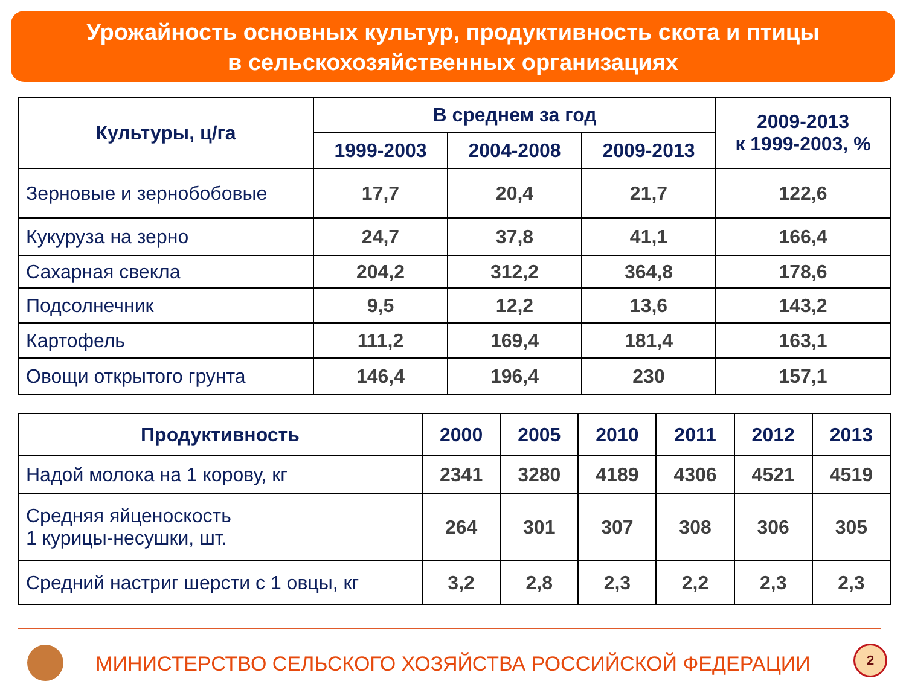Урожайность основных культур, продуктивность скота и птицы
в сельскохозяйственных организациях
| Культуры, ц/га | В среднем за год | | | 2009-2013 к 1999-2003, % |
| --- | --- | --- | --- | --- |
| | 1999-2003 | 2004-2008 | 2009-2013 | |
| Зерновые и зернобобовые | 17,7 | 20,4 | 21,7 | 122,6 |
| Кукуруза на зерно | 24,7 | 37,8 | 41,1 | 166,4 |
| Сахарная свекла | 204,2 | 312,2 | 364,8 | 178,6 |
| Подсолнечник | 9,5 | 12,2 | 13,6 | 143,2 |
| Картофель | 111,2 | 169,4 | 181,4 | 163,1 |
| Овощи открытого грунта | 146,4 | 196,4 | 230 | 157,1 |
| Продуктивность | 2000 | 2005 | 2010 | 2011 | 2012 | 2013 |
| --- | --- | --- | --- | --- | --- | --- |
| Надой молока на 1 корову, кг | 2341 | 3280 | 4189 | 4306 | 4521 | 4519 |
| Средняя яйценоскость 1 курицы-несушки, шт. | 264 | 301 | 307 | 308 | 306 | 305 |
| Средний настриг шерсти с 1 овцы, кг | 3,2 | 2,8 | 2,3 | 2,2 | 2,3 | 2,3 |
МИНИСТЕРСТВО СЕЛЬСКОГО ХОЗЯЙСТВА РОССИЙСКОЙ ФЕДЕРАЦИИ
2